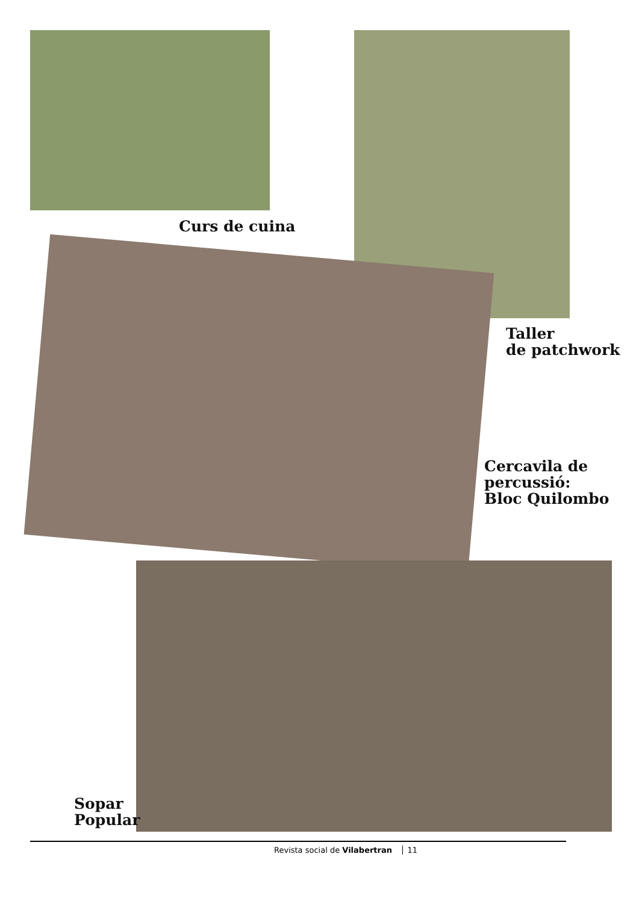Curs de cuina
Taller
de patchwork
Cercavila de
percussió:
Bloc Quilombo
Sopar
Popular
Revista social de Vilabertran 11